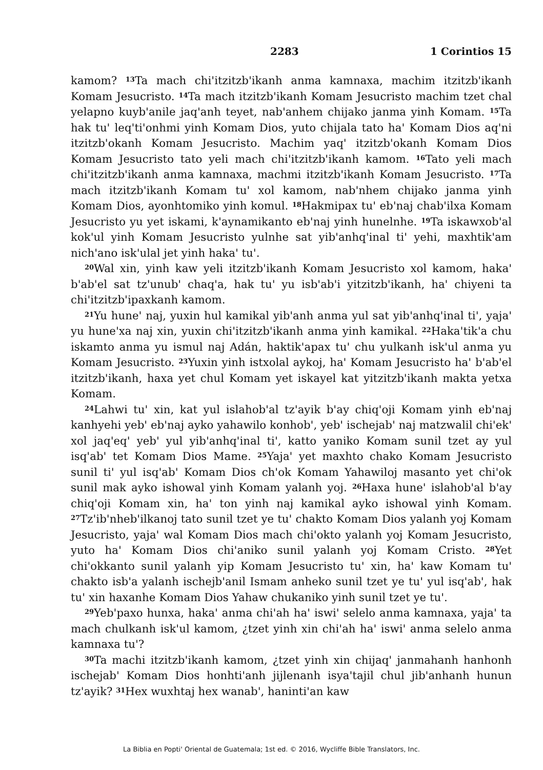2283 1 Corintios 15
kamom? <sup>13</sup>Ta mach chi'itzitzb'ikanh anma kamnaxa, machim itzitzb'ikanh Komam Jesucristo. <sup>14</sup>Ta mach itzitzb'ikanh Komam Jesucristo machim tzet chal yelapno kuyb'anile jaq'anh teyet, nab'anhem chijako janma yinh Komam. <sup>15</sup>Ta hak tu' leq'ti'onhmi yinh Komam Dios, yuto chijala tato ha' Komam Dios aq'ni itzitzb'okanh Komam Jesucristo. Machim yaq' itzitzb'okanh Komam Dios Komam Jesucristo tato yeli mach chi'itzitzb'ikanh kamom. <sup>16</sup>Tato yeli mach chi'itzitzb'ikanh anma kamnaxa, machmi itzitzb'ikanh Komam Jesucristo. <sup>17</sup>Ta mach itzitzb'ikanh Komam tu' xol kamom, nab'nhem chijako janma yinh Komam Dios, ayonhtomiko yinh komul. <sup>18</sup>Hakmipax tu' eb'naj chab'ilxa Komam Jesucristo yu yet iskami, k'aynamikanto eb'naj yinh hunelnhe. <sup>19</sup>Ta iskawxob'al kok'ul yinh Komam Jesucristo yulnhe sat yib'anhq'inal ti' yehi, maxhtik'am nich'ano isk'ulal jet yinh haka' tu'.
<sup>20</sup> Wal xin, yinh kaw yeli itzitzb'ikanh Komam Jesucristo xol kamom, haka' b'ab'el sat tz'unub' chaq'a, hak tu' yu isb'ab'i yitzitzb'ikanh, ha' chiyeni ta chi'itzitzb'ipaxkanh kamom.
<sup>21</sup> Yu hune' naj, yuxin hul kamikal yib'anh anma yul sat yib'anhq'inal ti', yaja' yu hune'xa naj xin, yuxin chi'itzitzb'ikanh anma yinh kamikal. <sup>22</sup>Haka'tik'a chu iskamto anma yu ismul naj Adán, haktik'apax tu' chu yulkanh isk'ul anma yu Komam Jesucristo. <sup>23</sup>Yuxin yinh istxolal aykoj, ha' Komam Jesucristo ha' b'ab'el itzitzb'ikanh, haxa yet chul Komam yet iskayel kat yitzitzb'ikanh makta yetxa Komam.
<sup>24</sup> Lahwi tu' xin, kat yul islahob'al tz'ayik b'ay chiq'oji Komam yinh eb'naj kanhyehi yeb' eb'naj ayko yahawilo konhob', yeb' ischejab' naj matzwalil chi'ek' xol jaq'eq' yeb' yul yib'anhq'inal ti', katto yaniko Komam sunil tzet ay yul isq'ab' tet Komam Dios Mame. <sup>25</sup>Yaja' yet maxhto chako Komam Jesucristo sunil ti' yul isq'ab' Komam Dios ch'ok Komam Yahawiloj masanto yet chi'ok sunil mak ayko ishowal yinh Komam yalanh yoj. <sup>26</sup>Haxa hune' islahob'al b'ay chiq'oji Komam xin, ha' ton yinh naj kamikal ayko ishowal yinh Komam. <sup>27</sup>Tz'ib'nheb'ilkanoj tato sunil tzet ye tu' chakto Komam Dios yalanh yoj Komam Jesucristo, yaja' wal Komam Dios mach chi'okto yalanh yoj Komam Jesucristo, yuto ha' Komam Dios chi'aniko sunil yalanh yoj Komam Cristo. <sup>28</sup>Yet chi'okkanto sunil yalanh yip Komam Jesucristo tu' xin, ha' kaw Komam tu' chakto isb'a yalanh ischejb'anil Ismam anheko sunil tzet ye tu' yul isq'ab', hak tu' xin haxanhe Komam Dios Yahaw chukaniko yinh sunil tzet ye tu'.
<sup>29</sup> Yeb'paxo hunxa, haka' anma chi'ah ha' iswi' selelo anma kamnaxa, yaja' ta mach chulkanh isk'ul kamom, ¿tzet yinh xin chi'ah ha' iswi' anma selelo anma kamnaxa tu'?
<sup>30</sup> Ta machi itzitzb'ikanh kamom, ¿tzet yinh xin chijaq' janmahanh hanhonh ischejab' Komam Dios honhti'anh jijlenanh isya'tajil chul jib'anhanh hunun tz'ayik? <sup>31</sup>Hex wuxhtaj hex wanab', haninti'an kaw
La Biblia en Popti' Oriental de Guatemala; 1st ed. © 2016, Wycliffe Bible Translators, Inc.